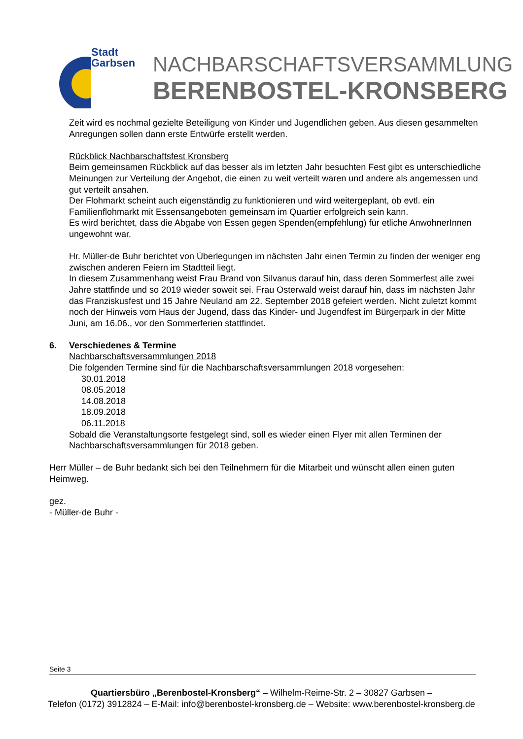Stadt
Garbsen
NACHBARSCHAFTSVERSAMMLUNG
BERENBOSTEL-KRONSBERG
Zeit wird es nochmal gezielte Beteiligung von Kinder und Jugendlichen geben. Aus diesen gesammelten Anregungen sollen dann erste Entwürfe erstellt werden.
Rückblick Nachbarschaftsfest Kronsberg
Beim gemeinsamen Rückblick auf das besser als im letzten Jahr besuchten Fest gibt es unterschiedliche Meinungen zur Verteilung der Angebot, die einen zu weit verteilt waren und andere als angemessen und gut verteilt ansahen.
Der Flohmarkt scheint auch eigenständig zu funktionieren und wird weitergeplant, ob evtl. ein Familienflohmarkt mit Essensangeboten gemeinsam im Quartier erfolgreich sein kann.
Es wird berichtet, dass die Abgabe von Essen gegen Spenden(empfehlung) für etliche AnwohnerInnen ungewohnt war.
Hr. Müller-de Buhr berichtet von Überlegungen im nächsten Jahr einen Termin zu finden der weniger eng zwischen anderen Feiern im Stadtteil liegt.
In diesem Zusammenhang weist Frau Brand von Silvanus darauf hin, dass deren Sommerfest alle zwei Jahre stattfinde und so 2019 wieder soweit sei. Frau Osterwald weist darauf hin, dass im nächsten Jahr das Franziskusfest und 15 Jahre Neuland am 22. September 2018 gefeiert werden. Nicht zuletzt kommt noch der Hinweis vom Haus der Jugend, dass das Kinder- und Jugendfest im Bürgerpark in der Mitte Juni, am 16.06., vor den Sommerferien stattfindet.
6. Verschiedenes & Termine
Nachbarschaftsversammlungen 2018
Die folgenden Termine sind für die Nachbarschaftsversammlungen 2018 vorgesehen:
30.01.2018
08.05.2018
14.08.2018
18.09.2018
06.11.2018
Sobald die Veranstaltungsorte festgelegt sind, soll es wieder einen Flyer mit allen Terminen der Nachbarschaftsversammlungen für 2018 geben.
Herr Müller – de Buhr bedankt sich bei den Teilnehmern für die Mitarbeit und wünscht allen einen guten Heimweg.
gez.
- Müller-de Buhr -
Seite 3
Quartiersbüro „Berenbostel-Kronsberg“ – Wilhelm-Reime-Str. 2 – 30827 Garbsen –
Telefon (0172) 3912824 – E-Mail: info@berenbostel-kronsberg.de – Website: www.berenbostel-kronsberg.de